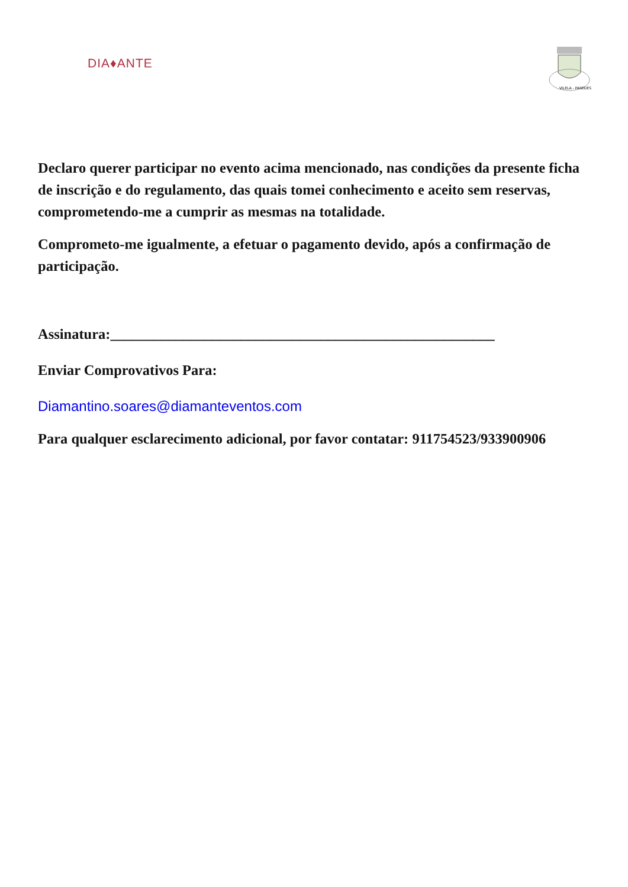DIA♦ANTE
VILELA - PAREDES
Declaro querer participar no evento acima mencionado, nas condições da presente ficha de inscrição e do regulamento, das quais tomei conhecimento e aceito sem reservas, comprometendo-me a cumprir as mesmas na totalidade.
Comprometo-me igualmente, a efetuar o pagamento devido, após a confirmação de participação.
Assinatura:_____________________________________________________
Enviar Comprovativos Para:
Diamantino.soares@diamanteventos.com
Para qualquer esclarecimento adicional, por favor contatar: 911754523/933900906